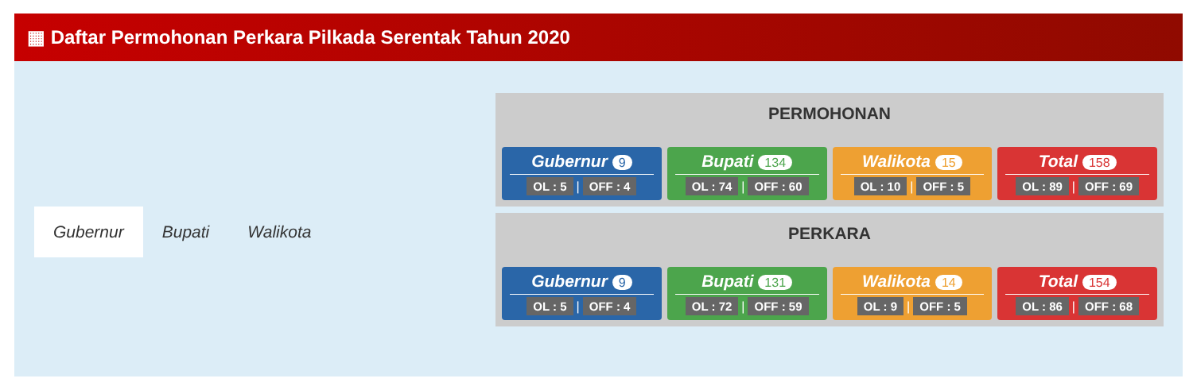▦ Daftar Permohonan Perkara Pilkada Serentak Tahun 2020
Gubernur Bupati Walikota
PERMOHONAN
Gubernur 9
OL : 5 | OFF : 4
Bupati 134
OL : 74 | OFF : 60
Walikota 15
OL : 10 | OFF : 5
Total 158
OL : 89 | OFF : 69
PERKARA
Gubernur 9
OL : 5 | OFF : 4
Bupati 131
OL : 72 | OFF : 59
Walikota 14
OL : 9 | OFF : 5
Total 154
OL : 86 | OFF : 68